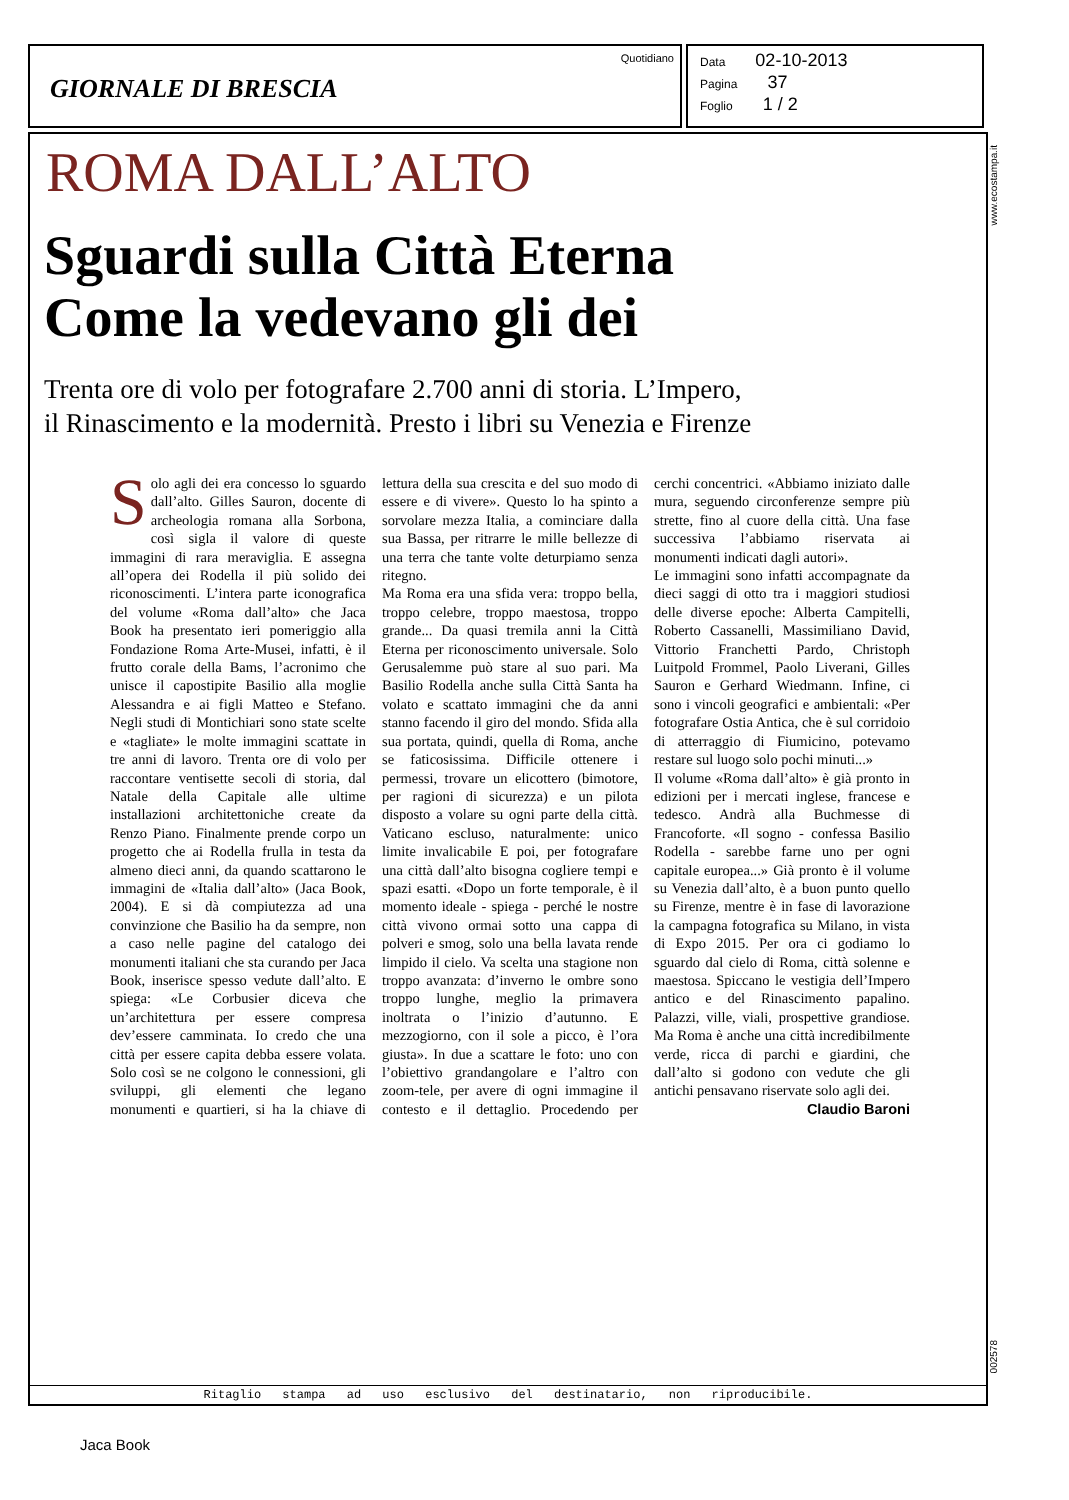GIORNALE DI BRESCIA
Quotidiano
Data 02-10-2013
Pagina 37
Foglio 1 / 2
www.ecostampa.it
ROMA DALL’ALTO
Sguardi sulla Città Eterna
Come la vedevano gli dei
Trenta ore di volo per fotografare 2.700 anni di storia. L’Impero,
il Rinascimento e la modernità. Presto i libri su Venezia e Firenze
Solo agli dei era concesso lo sguardo dall’alto. Gilles Sauron, docente di archeologia romana alla Sorbona, così sigla il valore di queste immagini di rara meraviglia. E assegna all’opera dei Rodella il più solido dei riconoscimenti. L’intera parte iconografica del volume «Roma dall’alto» che Jaca Book ha presentato ieri pomeriggio alla Fondazione Roma Arte-Musei, infatti, è il frutto corale della Bams, l’acronimo che unisce il capostipite Basilio alla moglie Alessandra e ai figli Matteo e Stefano. Negli studi di Montichiari sono state scelte e «tagliate» le molte immagini scattate in tre anni di lavoro. Trenta ore di volo per raccontare ventisette secoli di storia, dal Natale della Capitale alle ultime installazioni architettoniche create da Renzo Piano. Finalmente prende corpo un progetto che ai Rodella frulla in testa da almeno dieci anni, da quando scattarono le immagini de «Italia dall’alto» (Jaca Book, 2004). E si dà compiutezza ad una convinzione che Basilio ha da sempre, non a caso nelle pagine del catalogo dei monumenti italiani che sta curando per Jaca Book, inserisce spesso vedute dall’alto. E spiega: «Le Corbusier diceva che un’architettura per essere compresa dev’essere camminata. Io credo che una città per essere capita debba essere volata. Solo così se ne colgono le connessioni, gli sviluppi, gli elementi che legano monumenti e quartieri, si ha la chiave di lettura della sua crescita e del suo modo di essere e di vivere». Questo lo ha spinto a sorvolare mezza Italia, a cominciare dalla sua Bassa, per ritrarre le mille bellezze di una terra che tante volte deturpiamo senza ritegno.
Ma Roma era una sfida vera: troppo bella, troppo celebre, troppo maestosa, troppo grande... Da quasi tremila anni la Città Eterna per riconoscimento universale. Solo Gerusalemme può stare al suo pari. Ma Basilio Rodella anche sulla Città Santa ha volato e scattato immagini che da anni stanno facendo il giro del mondo. Sfida alla sua portata, quindi, quella di Roma, anche se faticosissima. Difficile ottenere i permessi, trovare un elicottero (bimotore, per ragioni di sicurezza) e un pilota disposto a volare su ogni parte della città. Vaticano escluso, naturalmente: unico limite invalicabile E poi, per fotografare una città dall’alto bisogna cogliere tempi e spazi esatti. «Dopo un forte temporale, è il momento ideale - spiega - perché le nostre città vivono ormai sotto una cappa di polveri e smog, solo una bella lavata rende limpido il cielo. Va scelta una stagione non troppo avanzata: d’inverno le ombre sono troppo lunghe, meglio la primavera inoltrata o l’inizio d’autunno. E mezzogiorno, con il sole a picco, è l’ora giusta». In due a scattare le foto: uno con l’obiettivo grandangolare e l’altro con zoom-tele, per avere di ogni immagine il contesto e il dettaglio. Procedendo per cerchi concentrici. «Abbiamo iniziato dalle mura, seguendo circonferenze sempre più strette, fino al cuore della città. Una fase successiva l’abbiamo riservata ai monumenti indicati dagli autori».
Le immagini sono infatti accompagnate da dieci saggi di otto tra i maggiori studiosi delle diverse epoche: Alberta Campitelli, Roberto Cassanelli, Massimiliano David, Vittorio Franchetti Pardo, Christoph Luitpold Frommel, Paolo Liverani, Gilles Sauron e Gerhard Wiedmann. Infine, ci sono i vincoli geografici e ambientali: «Per fotografare Ostia Antica, che è sul corridoio di atterraggio di Fiumicino, potevamo restare sul luogo solo pochi minuti...»
Il volume «Roma dall’alto» è già pronto in edizioni per i mercati inglese, francese e tedesco. Andrà alla Buchmesse di Francoforte. «Il sogno - confessa Basilio Rodella - sarebbe farne uno per ogni capitale europea...» Già pronto è il volume su Venezia dall’alto, è a buon punto quello su Firenze, mentre è in fase di lavorazione la campagna fotografica su Milano, in vista di Expo 2015. Per ora ci godiamo lo sguardo dal cielo di Roma, città solenne e maestosa. Spiccano le vestigia dell’Impero antico e del Rinascimento papalino. Palazzi, ville, viali, prospettive grandiose. Ma Roma è anche una città incredibilmente verde, ricca di parchi e giardini, che dall’alto si godono con vedute che gli antichi pensavano riservate solo agli dei.
Claudio Baroni
Ritaglio stampa ad uso esclusivo del destinatario, non riproducibile.
002578
Jaca Book